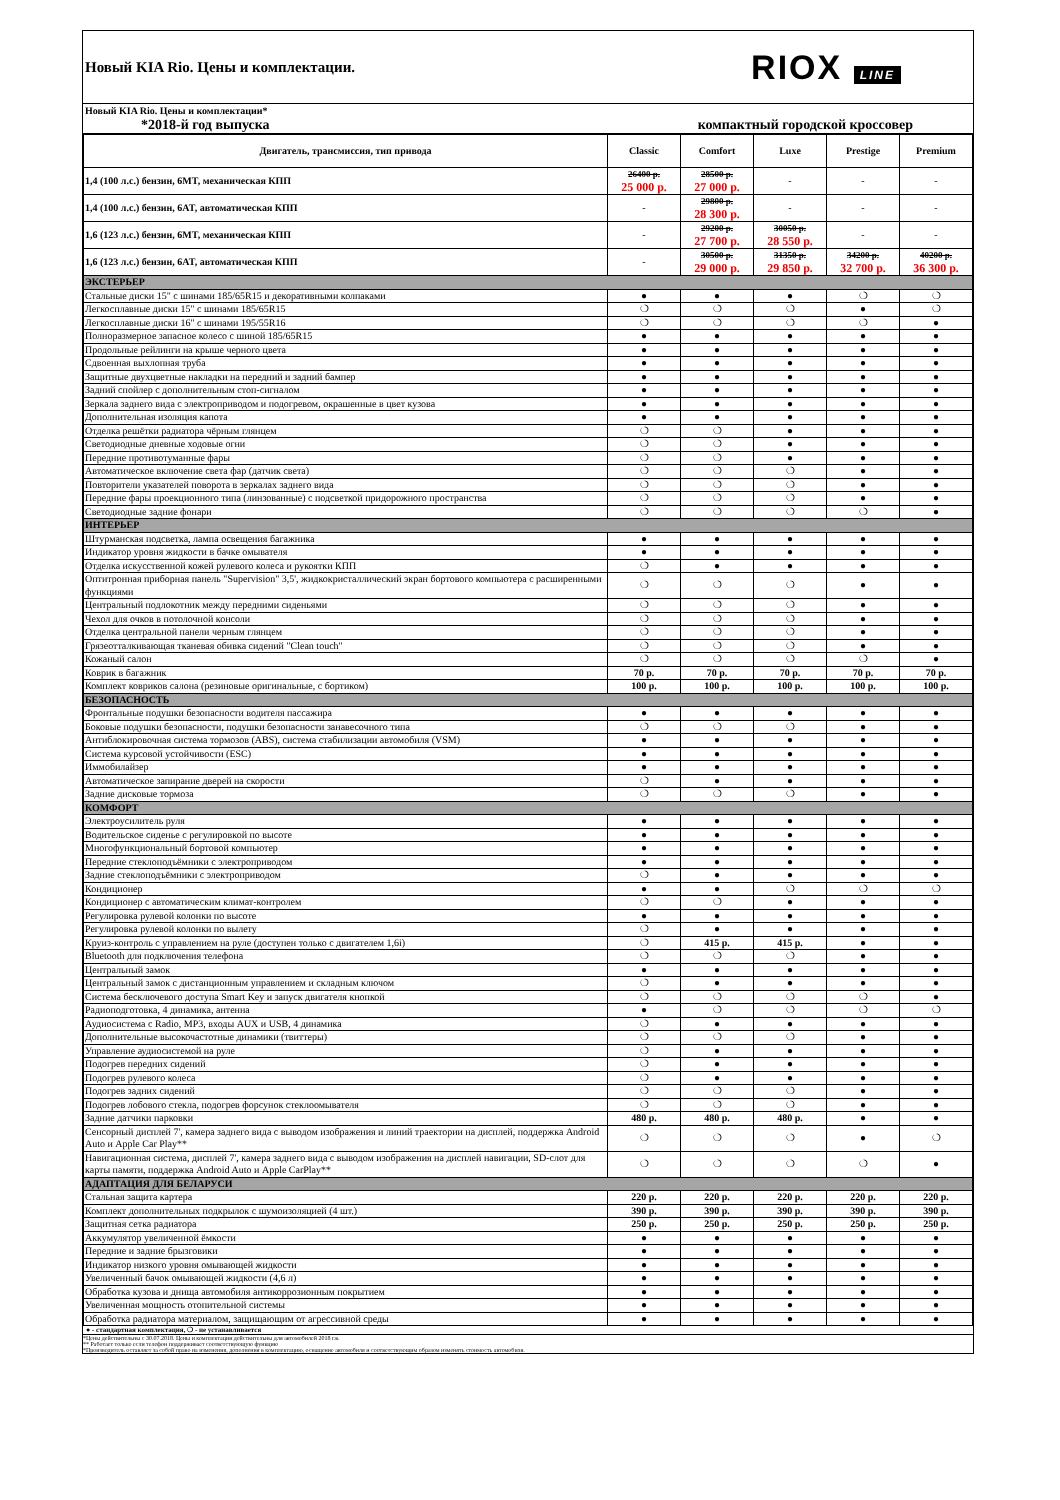Новый KIA Rio. Цены и комплектации.
RIOX LINE
Новый KIA Rio. Цены и комплектации*
*2018-й год выпуска компактный городской кроссовер
| Двигатель, трансмиссия, тип привода | Classic | Comfort | Luxe | Prestige | Premium |
| --- | --- | --- | --- | --- | --- |
| 1,4 (100 л.с.) бензин, 6MT, механическая КПП | 26400 р. 25 000 р. | 28500 р. 27 000 р. | - | - | - |
| 1,4 (100 л.с.) бензин, 6AT, автоматическая КПП | - | 29800 р. 28 300 р. | - | - | - |
| 1,6 (123 л.с.) бензин, 6MT, механическая КПП | - | 29200 р. 27 700 р. | 30050 р. 28 550 р. | - | - |
| 1,6 (123 л.с.) бензин, 6AT, автоматическая КПП | - | 30500 р. 29 000 р. | 31350 р. 29 850 р. | 34200 р. 32 700 р. | 40200 р. 36 300 р. |
| ЭКСТЕРЬЕР | | | | | |
| Стальные диски 15" с шинами 185/65R15 и декоративными колпаками | ● | ● | ● | ❍ | ❍ |
| Легкосплавные диски 15" с шинами 185/65R15 | ❍ | ❍ | ❍ | ● | ❍ |
| Легкосплавные диски 16" с шинами 195/55R16 | ❍ | ❍ | ❍ | ❍ | ● |
| Полноразмерное запасное колесо с шиной 185/65R15 | ● | ● | ● | ● | ● |
| Продольные рейлинги на крыше черного цвета | ● | ● | ● | ● | ● |
| Сдвоенная выхлопная труба | ● | ● | ● | ● | ● |
| Защитные двухцветные накладки на передний и задний бампер | ● | ● | ● | ● | ● |
| Задний спойлер с дополнительным стоп-сигналом | ● | ● | ● | ● | ● |
| Зеркала заднего вида с электроприводом и подогревом, окрашенные в цвет кузова | ● | ● | ● | ● | ● |
| Дополнительная изоляция капота | ● | ● | ● | ● | ● |
| Отделка решётки радиатора чёрным глянцем | ❍ | ❍ | ● | ● | ● |
| Светодиодные дневные ходовые огни | ❍ | ❍ | ● | ● | ● |
| Передние противотуманные фары | ❍ | ❍ | ● | ● | ● |
| Автоматическое включение света фар (датчик света) | ❍ | ❍ | ❍ | ● | ● |
| Повторители указателей поворота в зеркалах заднего вида | ❍ | ❍ | ❍ | ● | ● |
| Передние фары проекционного типа (линзованные) с подсветкой придорожного пространства | ❍ | ❍ | ❍ | ● | ● |
| Светодиодные задние фонари | ❍ | ❍ | ❍ | ❍ | ● |
| ИНТЕРЬЕР | | | | | |
| Штурманская подсветка, лампа освещения багажника | ● | ● | ● | ● | ● |
| Индикатор уровня жидкости в бачке омывателя | ● | ● | ● | ● | ● |
| Отделка искусственной кожей рулевого колеса и рукоятки КПП | ❍ | ● | ● | ● | ● |
| Оптитронная приборная панель "Supervision" 3,5', жидкокристаллический экран бортового компьютера с расширенными функциями | ❍ | ❍ | ❍ | ● | ● |
| Центральный подлокотник между передними сиденьями | ❍ | ❍ | ❍ | ● | ● |
| Чехол для очков в потолочной консоли | ❍ | ❍ | ❍ | ● | ● |
| Отделка центральной панели черным глянцем | ❍ | ❍ | ❍ | ● | ● |
| Грязеотталкивающая тканевая обивка сидений "Clean touch" | ❍ | ❍ | ❍ | ● | ● |
| Кожаный салон | ❍ | ❍ | ❍ | ❍ | ● |
| Коврик в багажник | 70 р. | 70 р. | 70 р. | 70 р. | 70 р. |
| Комплект ковриков салона (резиновые оригинальные, с бортиком) | 100 р. | 100 р. | 100 р. | 100 р. | 100 р. |
| БЕЗОПАСНОСТЬ | | | | | |
| Фронтальные подушки безопасности водителя пассажира | ● | ● | ● | ● | ● |
| Боковые подушки безопасности, подушки безопасности занавесочного типа | ❍ | ❍ | ❍ | ● | ● |
| Антиблокировочная система тормозов (ABS), система стабилизации автомобиля (VSM) | ● | ● | ● | ● | ● |
| Система курсовой устойчивости (ESC) | ● | ● | ● | ● | ● |
| Иммобилайзер | ● | ● | ● | ● | ● |
| Автоматическое запирание дверей на скорости | ❍ | ● | ● | ● | ● |
| Задние дисковые тормоза | ❍ | ❍ | ❍ | ● | ● |
| КОМФОРТ | | | | | |
| Электроусилитель руля | ● | ● | ● | ● | ● |
| Водительское сиденье с регулировкой по высоте | ● | ● | ● | ● | ● |
| Многофункциональный бортовой компьютер | ● | ● | ● | ● | ● |
| Передние стеклоподъёмники с электроприводом | ● | ● | ● | ● | ● |
| Задние стеклоподъёмники с электроприводом | ❍ | ● | ● | ● | ● |
| Кондиционер | ● | ● | ❍ | ❍ | ❍ |
| Кондиционер с автоматическим климат-контролем | ❍ | ❍ | ● | ● | ● |
| Регулировка рулевой колонки по высоте | ● | ● | ● | ● | ● |
| Регулировка рулевой колонки по вылету | ❍ | ● | ● | ● | ● |
| Круиз-контроль с управлением на руле (доступен только с двигателем 1,6i) | ❍ | 415 р. | 415 р. | ● | ● |
| Bluetooth для подключения телефона | ❍ | ❍ | ❍ | ● | ● |
| Центральный замок | ● | ● | ● | ● | ● |
| Центральный замок с дистанционным управлением и складным ключом | ❍ | ● | ● | ● | ● |
| Система бесключевого доступа Smart Key и запуск двигателя кнопкой | ❍ | ❍ | ❍ | ❍ | ● |
| Радиоподготовка, 4 динамика, антенна | ● | ❍ | ❍ | ❍ | ❍ |
| Аудиосистема с Radio, MP3, входы AUX и USB, 4 динамика | ❍ | ● | ● | ● | ● |
| Дополнительные высокочастотные динамики (твиттеры) | ❍ | ❍ | ❍ | ● | ● |
| Управление аудиосистемой на руле | ❍ | ● | ● | ● | ● |
| Подогрев передних сидений | ❍ | ● | ● | ● | ● |
| Подогрев рулевого колеса | ❍ | ● | ● | ● | ● |
| Подогрев задних сидений | ❍ | ❍ | ❍ | ● | ● |
| Подогрев лобового стекла, подогрев форсунок стеклоомывателя | ❍ | ❍ | ❍ | ● | ● |
| Задние датчики парковки | 480 р. | 480 р. | 480 р. | ● | ● |
| Сенсорный дисплей 7', камера заднего вида с выводом изображения и линий траектории на дисплей, поддержка Android Auto и Apple Car Play** | ❍ | ❍ | ❍ | ● | ❍ |
| Навигационная система, дисплей 7', камера заднего вида с выводом изображения на дисплей навигации, SD-слот для карты памяти, поддержка Android Auto и Apple CarPlay** | ❍ | ❍ | ❍ | ❍ | ● |
| АДАПТАЦИЯ ДЛЯ БЕЛАРУСИ | | | | | |
| Стальная защита картера | 220 р. | 220 р. | 220 р. | 220 р. | 220 р. |
| Комплект дополнительных подкрылок с шумоизоляцией (4 шт.) | 390 р. | 390 р. | 390 р. | 390 р. | 390 р. |
| Защитная сетка радиатора | 250 р. | 250 р. | 250 р. | 250 р. | 250 р. |
| Аккумулятор увеличенной ёмкости | ● | ● | ● | ● | ● |
| Передние и задние брызговики | ● | ● | ● | ● | ● |
| Индикатор низкого уровня омывающей жидкости | ● | ● | ● | ● | ● |
| Увеличенный бачок омывающей жидкости (4,6 л) | ● | ● | ● | ● | ● |
| Обработка кузова и днища автомобиля антикоррозионным покрытием | ● | ● | ● | ● | ● |
| Увеличенная мощность отопительной системы | ● | ● | ● | ● | ● |
| Обработка радиатора материалом, защищающим от агрессивной среды | ● | ● | ● | ● | ● |
● - стандартная комплектация, ❍ - не устанавливается
*Цены действительны с 30.07.2018. Цены и комплектации действительны для автомобилей 2018 г.в.
** Работает только если телефон поддерживает соответствующую функцию
*Производитель оставляет за собой право на изменения, дополнения в комплектацию, оснащение автомобиля и соответствующим образом изменять стоимость автомобиля.